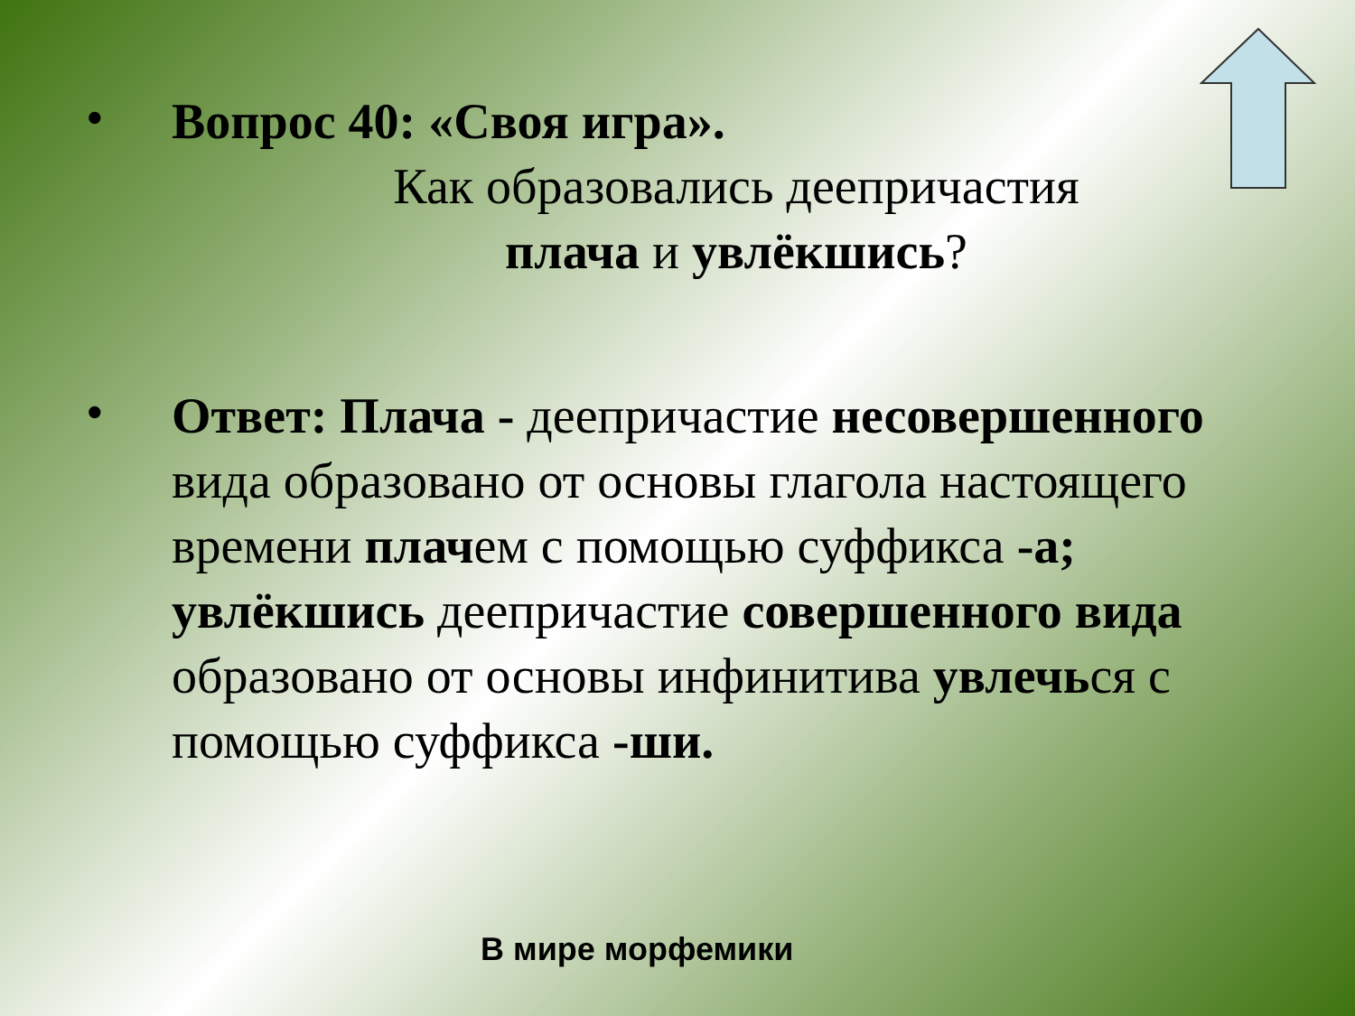•
Вопрос 40: «Своя игра».
Как образовались деепричастия
плача и увлёкшись?
•
Ответ: Плача - деепричастие несовершенного вида образовано от основы глагола настоящего времени плачем с помощью суффикса -а;
увлёкшись деепричастие совершенного вида образовано от основы инфинитива увлечься с помощью суффикса -ши.
В мире морфемики